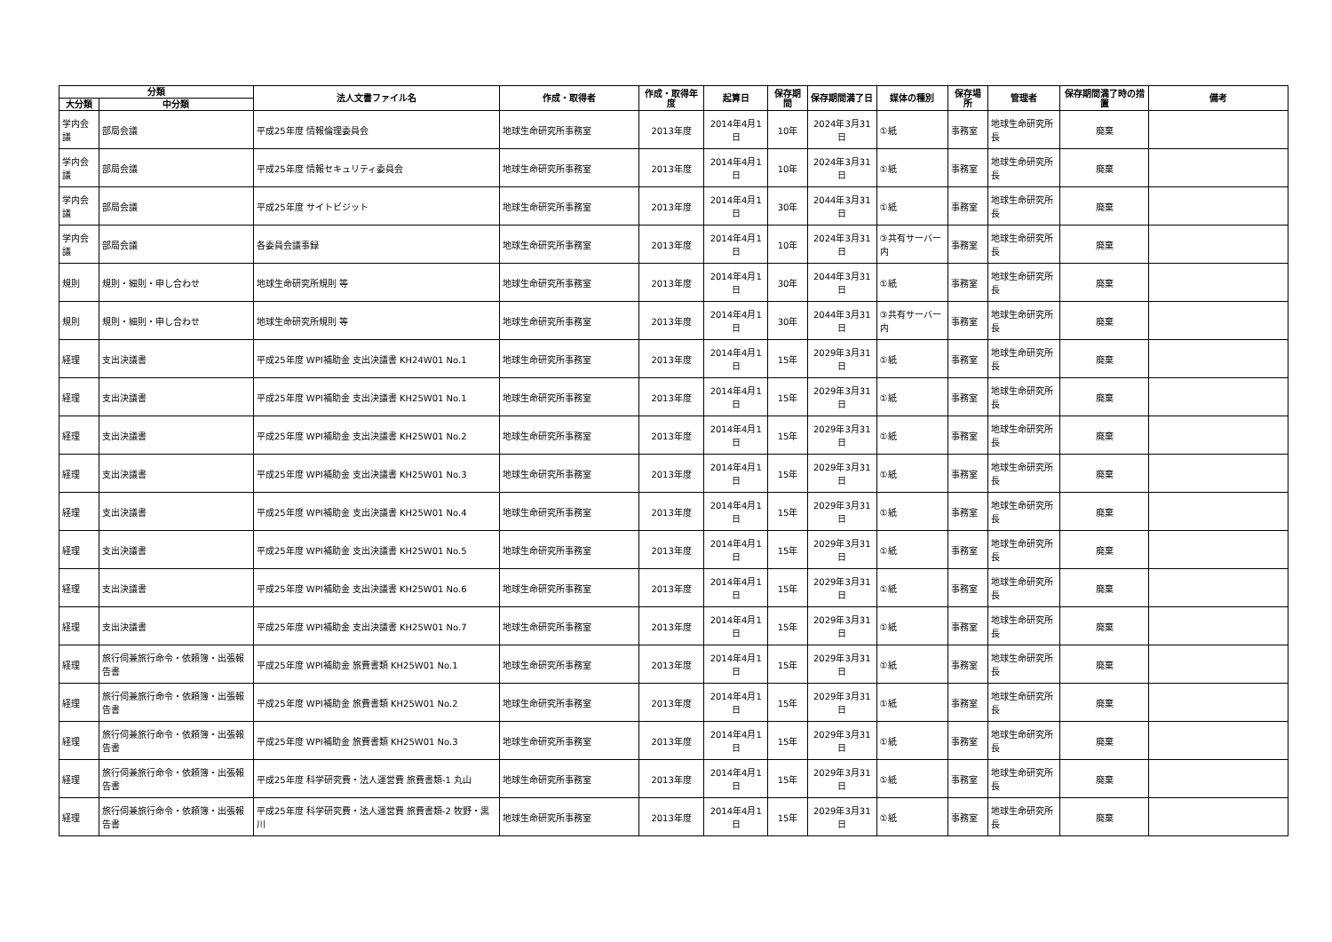| 分類 | | 法人文書ファイル名 | 作成・取得者 | 作成・取得年度 | 起算日 | 保存期間 | 保存期間満了日 | 媒体の種別 | 保存場所 | 管理者 | 保存期間満了時の措置 | 備考 |
| --- | --- | --- | --- | --- | --- | --- | --- | --- | --- | --- | --- | --- |
| 大分類 | 中分類 | | | | | | | | | | | |
| 学内会議 | 部局会議 | 平成25年度 情報倫理委員会 | 地球生命研究所事務室 | 2013年度 | 2014年4月1日 | 10年 | 2024年3月31日 | ①紙 | 事務室 | 地球生命研究所長 | 廃棄 | |
| 学内会議 | 部局会議 | 平成25年度 情報セキュリティ委員会 | 地球生命研究所事務室 | 2013年度 | 2014年4月1日 | 10年 | 2024年3月31日 | ①紙 | 事務室 | 地球生命研究所長 | 廃棄 | |
| 学内会議 | 部局会議 | 平成25年度 サイトビジット | 地球生命研究所事務室 | 2013年度 | 2014年4月1日 | 30年 | 2044年3月31日 | ①紙 | 事務室 | 地球生命研究所長 | 廃棄 | |
| 学内会議 | 部局会議 | 各委員会議事録 | 地球生命研究所事務室 | 2013年度 | 2014年4月1日 | 10年 | 2024年3月31日 | ③共有サーバー内 | 事務室 | 地球生命研究所長 | 廃棄 | |
| 規則 | 規則・細則・申し合わせ | 地球生命研究所規則 等 | 地球生命研究所事務室 | 2013年度 | 2014年4月1日 | 30年 | 2044年3月31日 | ①紙 | 事務室 | 地球生命研究所長 | 廃棄 | |
| 規則 | 規則・細則・申し合わせ | 地球生命研究所規則 等 | 地球生命研究所事務室 | 2013年度 | 2014年4月1日 | 30年 | 2044年3月31日 | ③共有サーバー内 | 事務室 | 地球生命研究所長 | 廃棄 | |
| 経理 | 支出決議書 | 平成25年度 WPI補助金 支出決議書 KH24W01 No.1 | 地球生命研究所事務室 | 2013年度 | 2014年4月1日 | 15年 | 2029年3月31日 | ①紙 | 事務室 | 地球生命研究所長 | 廃棄 | |
| 経理 | 支出決議書 | 平成25年度 WPI補助金 支出決議書 KH25W01 No.1 | 地球生命研究所事務室 | 2013年度 | 2014年4月1日 | 15年 | 2029年3月31日 | ①紙 | 事務室 | 地球生命研究所長 | 廃棄 | |
| 経理 | 支出決議書 | 平成25年度 WPI補助金 支出決議書 KH25W01 No.2 | 地球生命研究所事務室 | 2013年度 | 2014年4月1日 | 15年 | 2029年3月31日 | ①紙 | 事務室 | 地球生命研究所長 | 廃棄 | |
| 経理 | 支出決議書 | 平成25年度 WPI補助金 支出決議書 KH25W01 No.3 | 地球生命研究所事務室 | 2013年度 | 2014年4月1日 | 15年 | 2029年3月31日 | ①紙 | 事務室 | 地球生命研究所長 | 廃棄 | |
| 経理 | 支出決議書 | 平成25年度 WPI補助金 支出決議書 KH25W01 No.4 | 地球生命研究所事務室 | 2013年度 | 2014年4月1日 | 15年 | 2029年3月31日 | ①紙 | 事務室 | 地球生命研究所長 | 廃棄 | |
| 経理 | 支出決議書 | 平成25年度 WPI補助金 支出決議書 KH25W01 No.5 | 地球生命研究所事務室 | 2013年度 | 2014年4月1日 | 15年 | 2029年3月31日 | ①紙 | 事務室 | 地球生命研究所長 | 廃棄 | |
| 経理 | 支出決議書 | 平成25年度 WPI補助金 支出決議書 KH25W01 No.6 | 地球生命研究所事務室 | 2013年度 | 2014年4月1日 | 15年 | 2029年3月31日 | ①紙 | 事務室 | 地球生命研究所長 | 廃棄 | |
| 経理 | 支出決議書 | 平成25年度 WPI補助金 支出決議書 KH25W01 No.7 | 地球生命研究所事務室 | 2013年度 | 2014年4月1日 | 15年 | 2029年3月31日 | ①紙 | 事務室 | 地球生命研究所長 | 廃棄 | |
| 経理 | 旅行伺兼旅行命令・依頼簿・出張報告書 | 平成25年度 WPI補助金 旅費書類 KH25W01 No.1 | 地球生命研究所事務室 | 2013年度 | 2014年4月1日 | 15年 | 2029年3月31日 | ①紙 | 事務室 | 地球生命研究所長 | 廃棄 | |
| 経理 | 旅行伺兼旅行命令・依頼簿・出張報告書 | 平成25年度 WPI補助金 旅費書類 KH25W01 No.2 | 地球生命研究所事務室 | 2013年度 | 2014年4月1日 | 15年 | 2029年3月31日 | ①紙 | 事務室 | 地球生命研究所長 | 廃棄 | |
| 経理 | 旅行伺兼旅行命令・依頼簿・出張報告書 | 平成25年度 WPI補助金 旅費書類 KH25W01 No.3 | 地球生命研究所事務室 | 2013年度 | 2014年4月1日 | 15年 | 2029年3月31日 | ①紙 | 事務室 | 地球生命研究所長 | 廃棄 | |
| 経理 | 旅行伺兼旅行命令・依頼簿・出張報告書 | 平成25年度 科学研究費・法人運営費 旅費書類-1 丸山 | 地球生命研究所事務室 | 2013年度 | 2014年4月1日 | 15年 | 2029年3月31日 | ①紙 | 事務室 | 地球生命研究所長 | 廃棄 | |
| 経理 | 旅行伺兼旅行命令・依頼簿・出張報告書 | 平成25年度 科学研究費・法人運営費 旅費書類-2 牧野・黒川 | 地球生命研究所事務室 | 2013年度 | 2014年4月1日 | 15年 | 2029年3月31日 | ①紙 | 事務室 | 地球生命研究所長 | 廃棄 | |